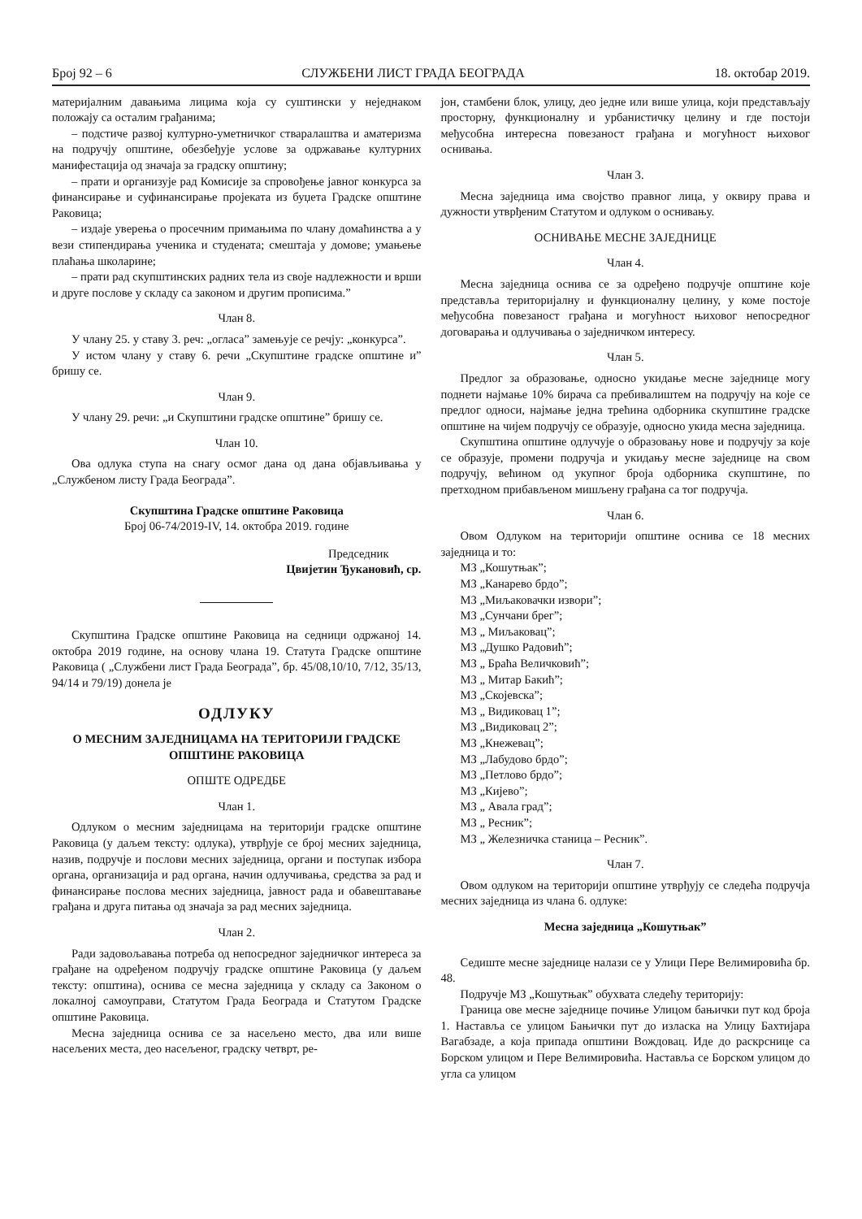Број 92 – 6 СЛУЖБЕНИ ЛИСТ ГРАДА БЕОГРАДА 18. oктобар 2019.
материјалним давањима лицима која су суштински у неједнаком положају са осталим грађанима;
– подстиче развој културно-уметничког стваралаштва и аматеризма на подручју општине, обезбеђује услове за одржавање културних манифестација од значаја за градску општину;
– прати и организује рад Комисије за спровођење јавног конкурса за финансирање и суфинансирање пројеката из буџета Градске општине Раковица;
– издаје уверења о просечним примањима по члану домаћинства а у вези стипендирања ученика и студената; смештаја у домове; умањење плаћања школарине;
– прати рад скупштинских радних тела из своје надлежности и врши и друге послове у складу са законом и другим прописима.”
Члан 8.
У члану 25. у ставу 3. реч: „огласа” замењује се речју: „конкурса”.
У истом члану у ставу 6. речи „Скупштине градске општине и” бришу се.
Члан 9.
У члану 29. речи: „и Скупштини градске општине” бришу се.
Члан 10.
Ова одлука ступа на снагу осмог дана од дана објављивања у „Службеном листу Града Београда”.
Скупштина Градске општине Раковица
Број 06-74/2019-IV, 14. октобра 2019. године
Председник
Цвијетин Ђукановић, ср.
Скупштина Градске општине Раковица на седници одржаној 14. октобра 2019 године, на основу члана 19. Статута Градске општине Раковица ( „Службени лист Града Београда”, бр. 45/08,10/10, 7/12, 35/13, 94/14 и 79/19) донела је
ОДЛУКУ
О МЕСНИМ ЗАЈЕДНИЦАМА НА ТЕРИТОРИЈИ ГРАДСКЕ ОПШТИНЕ РАКОВИЦА
ОПШТЕ ОДРЕДБЕ
Члан 1.
Одлуком о месним заједницама на територији градске општине Раковица (у даљем тексту: одлука), утврђује се број месних заједница, назив, подручје и послови месних заједница, органи и поступак избора органа, организација и рад органа, начин одлучивања, средства за рад и финансирање послова месних заједница, јавност рада и обавештавање грађана и друга питања од значаја за рад месних заједница.
Члан 2.
Ради задовољавања потреба од непосредног заједничког интереса за грађане на одређеном подручју градске општине Раковица (у даљем тексту: општина), оснива се месна заједница у складу са Законом о локалној самоуправи, Статутом Града Београда и Статутом Градске општине Раковица.
Месна заједница оснива се за насељено место, два или више насељених места, део насељеног, градску четврт, ре-
јон, стамбени блок, улицу, део једне или више улица, који представљају просторну, функционалну и урбанистичку целину и где постоји међусобна интересна повезаност грађана и могућност њиховог оснивања.
Члан 3.
Месна заједница има својство правног лица, у оквиру права и дужности утврђеним Статутом и одлуком о оснивању.
ОСНИВАЊЕ МЕСНЕ ЗАЈЕДНИЦЕ
Члан 4.
Месна заједница оснива се за одређено подручје општине које представља територијалну и функционалну целину, у коме постоје међусобна повезаност грађана и могућност њиховог непосредног договарања и одлучивања о заједничком интересу.
Члан 5.
Предлог за образовање, односно укидање месне заједнице могу поднети најмање 10% бирача са пребивалиштем на подручју на које се предлог односи, најмање једна трећина одборника скупштине градске општине на чијем подручју се образује, односно укида месна заједница.
Скупштина општине одлучује о образовању нове и подручју за које се образује, промени подручја и укидању месне заједнице на свом подручју, већином од укупног броја одборника скупштине, по претходном прибављеном мишљену грађана са тог подручја.
Члан 6.
Овом Одлуком на територији општине оснива се 18 месних заједница и то:
МЗ „Кошутњак”;
МЗ „Канарево брдо”;
МЗ „Миљаковачки извори”;
МЗ „Сунчани брег”;
МЗ „ Миљаковац”;
МЗ „Душко Радовић”;
МЗ „ Браћа Величковић”;
МЗ „ Митар Бакић”;
МЗ „Скојевска”;
МЗ „ Видиковац 1”;
МЗ „Видиковац 2”;
МЗ „Кнежевац”;
МЗ „Лабудово брдо”;
МЗ „Петлово брдо”;
МЗ „Кијево”;
МЗ „ Авала град”;
МЗ „ Ресник”;
МЗ „ Железничка станица – Ресник”.
Члан 7.
Овом одлуком на територији општине утврђују се следећа подручја месних заједница из члана 6. одлуке:
Месна заједница „Кошутњак”
Седиште месне заједнице налази се у Улици Пере Велимировића бр. 48.
Подручје МЗ „Кошутњак” обухвата следећу територију:
Граница ове месне заједнице почиње Улицом бањички пут код броја 1. Наставља се улицом Бањички пут до изласка на Улицу Бахтијара Вагабзаде, а која припада општини Вождовац. Иде до раскрснице са Борском улицом и Пере Велимировића. Наставља се Борском улицом до угла са улицом